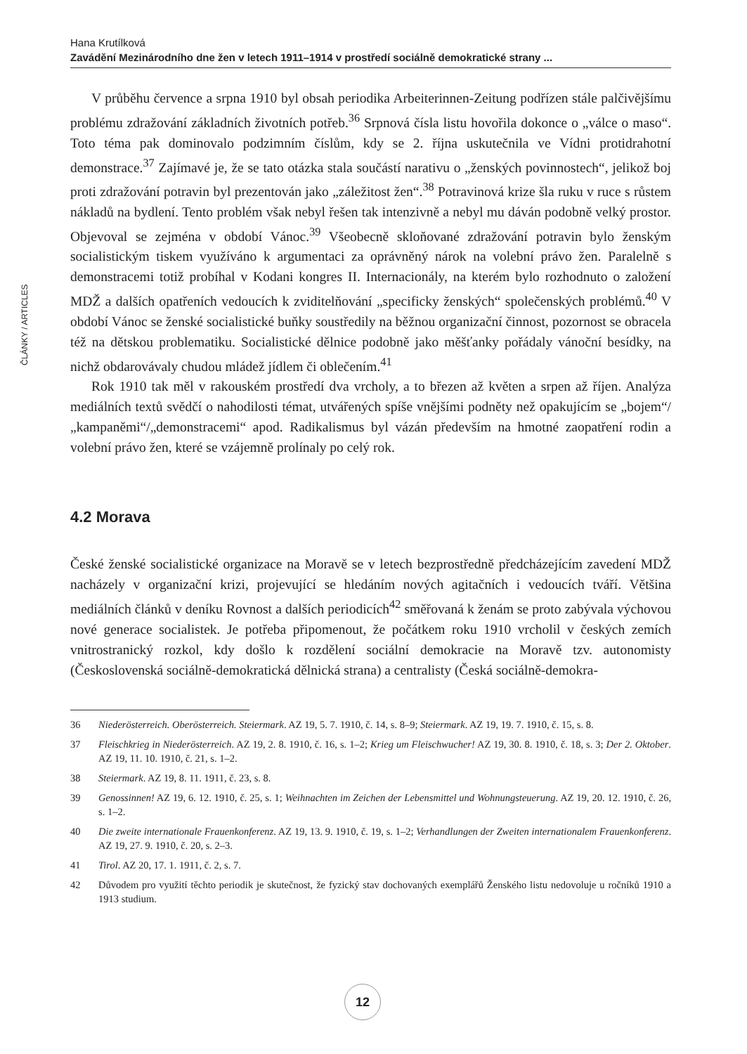Hana Krutílková
Zavádění Mezinárodního dne žen v letech 1911–1914 v prostředí sociálně demokratické strany ...
ČLÁNKY / ARTICLES
V průběhu července a srpna 1910 byl obsah periodika Arbeiterinnen-Zeitung podřízen stále palčivějšímu problému zdražování základních životních potřeb.<sup>36</sup> Srpnová čísla listu hovořila dokonce o „válce o maso“. Toto téma pak dominovalo podzimním číslům, kdy se 2. října uskutečnila ve Vídni protidrahotní demonstrace.<sup>37</sup> Zajímavé je, že se tato otázka stala součástí narativu o „ženských povinnostech“, jelikož boj proti zdražování potravin byl prezentován jako „záležitost žen“.<sup>38</sup> Potravinová krize šla ruku v ruce s růstem nákladů na bydlení. Tento problém však nebyl řešen tak intenzivně a nebyl mu dáván podobně velký prostor. Objevoval se zejména v období Vánoc.<sup>39</sup> Všeobecně skloňované zdražování potravin bylo ženským socialistickým tiskem využíváno k argumentaci za oprávněný nárok na volební právo žen. Paralelně s demonstracemi totiž probíhal v Kodani kongres II. Internacionály, na kterém bylo rozhodnuto o založení MDŽ a dalších opatřeních vedoucích k zviditelňování „specificky ženských“ společenských problémů.<sup>40</sup> V období Vánoc se ženské socialistické buňky soustředily na běžnou organizační činnost, pozornost se obracela též na dětskou problematiku. Socialistické dělnice podobně jako měšťanky pořádaly vánoční besídky, na nichž obdarovávaly chudou mládež jídlem či oblečením.<sup>41</sup>
Rok 1910 tak měl v rakouském prostředí dva vrcholy, a to březen až květen a srpen až říjen. Analýza mediálních textů svědčí o nahodilosti témat, utvářených spíše vnějšími podněty než opakujícím se „bojem“/„kampaněmi“/„demonstracemi“ apod. Radikalismus byl vázán především na hmotné zaopatření rodin a volební právo žen, které se vzájemně prolínaly po celý rok.
4.2 Morava
České ženské socialistické organizace na Moravě se v letech bezprostředně předcházejícím zavedení MDŽ nacházely v organizační krizi, projevující se hledáním nových agitačních i vedoucích tváří. Většina mediálních článků v deníku Rovnost a dalších periodicích<sup>42</sup> směřovaná k ženám se proto zabývala výchovou nové generace socialistek. Je potřeba připomenout, že počátkem roku 1910 vrcholil v českých zemích vnitrostranický rozkol, kdy došlo k rozdělení sociální demokracie na Moravě tzv. autonomisty (Československá sociálně-demokratická dělnická strana) a centralisty (Česká sociálně-demokra-
36 Niederösterreich. Oberösterreich. Steiermark. AZ 19, 5. 7. 1910, č. 14, s. 8–9; Steiermark. AZ 19, 19. 7. 1910, č. 15, s. 8.
37 Fleischkrieg in Niederösterreich. AZ 19, 2. 8. 1910, č. 16, s. 1–2; Krieg um Fleischwucher! AZ 19, 30. 8. 1910, č. 18, s. 3; Der 2. Oktober. AZ 19, 11. 10. 1910, č. 21, s. 1–2.
38 Steiermark. AZ 19, 8. 11. 1911, č. 23, s. 8.
39 Genossinnen! AZ 19, 6. 12. 1910, č. 25, s. 1; Weihnachten im Zeichen der Lebensmittel und Wohnungsteuerung. AZ 19, 20. 12. 1910, č. 26, s. 1–2.
40 Die zweite internationale Frauenkonferenz. AZ 19, 13. 9. 1910, č. 19, s. 1–2; Verhandlungen der Zweiten internationalem Frauenkonferenz. AZ 19, 27. 9. 1910, č. 20, s. 2–3.
41 Tirol. AZ 20, 17. 1. 1911, č. 2, s. 7.
42 Důvodem pro využití těchto periodik je skutečnost, že fyzický stav dochovaných exemplářů Ženského listu nedovoluje u ročníků 1910 a 1913 studium.
12